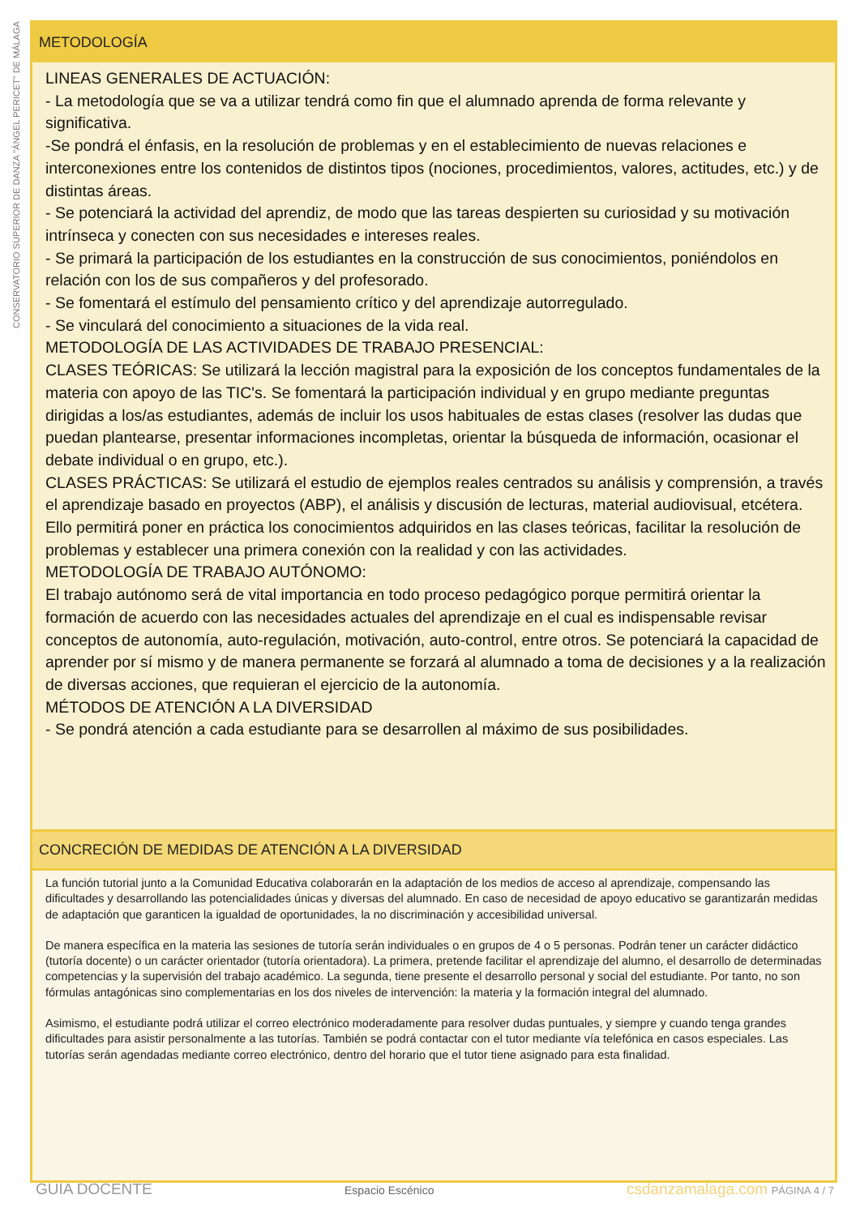CONSERVATORIO SUPERIOR DE DANZA "ÁNGEL PERICET" DE MÁLAGA
METODOLOGÍA
LINEAS GENERALES DE ACTUACIÓN:
- La metodología que se va a utilizar tendrá como fin que el alumnado aprenda de forma relevante y significativa.
-Se pondrá el énfasis, en la resolución de problemas y en el establecimiento de nuevas relaciones e interconexiones entre los contenidos de distintos tipos (nociones, procedimientos, valores, actitudes, etc.) y de distintas áreas.
- Se potenciará la actividad del aprendiz, de modo que las tareas despierten su curiosidad y su motivación intrínseca y conecten con sus necesidades e intereses reales.
- Se primará la participación de los estudiantes en la construcción de sus conocimientos, poniéndolos en relación con los de sus compañeros y del profesorado.
- Se fomentará el estímulo del pensamiento crítico y del aprendizaje autorregulado.
- Se vinculará del conocimiento a situaciones de la vida real.
METODOLOGÍA DE LAS ACTIVIDADES DE TRABAJO PRESENCIAL:
CLASES TEÓRICAS: Se utilizará la lección magistral para la exposición de los conceptos fundamentales de la materia con apoyo de las TIC's. Se fomentará la participación individual y en grupo mediante preguntas dirigidas a los/as estudiantes, además de incluir los usos habituales de estas clases (resolver las dudas que puedan plantearse, presentar informaciones incompletas, orientar la búsqueda de información, ocasionar el debate individual o en grupo, etc.).
CLASES PRÁCTICAS: Se utilizará el estudio de ejemplos reales centrados su análisis y comprensión, a través el aprendizaje basado en proyectos (ABP), el análisis y discusión de lecturas, material audiovisual, etcétera. Ello permitirá poner en práctica los conocimientos adquiridos en las clases teóricas, facilitar la resolución de problemas y establecer una primera conexión con la realidad y con las actividades.
METODOLOGÍA DE TRABAJO AUTÓNOMO:
El trabajo autónomo será de vital importancia en todo proceso pedagógico porque permitirá orientar la formación de acuerdo con las necesidades actuales del aprendizaje en el cual es indispensable revisar conceptos de autonomía, auto-regulación, motivación, auto-control, entre otros. Se potenciará la capacidad de aprender por sí mismo y de manera permanente se forzará al alumnado a toma de decisiones y a la realización de diversas acciones, que requieran el ejercicio de la autonomía.
MÉTODOS DE ATENCIÓN A LA DIVERSIDAD
- Se pondrá atención a cada estudiante para se desarrollen al máximo de sus posibilidades.
CONCRECIÓN DE MEDIDAS DE ATENCIÓN A LA DIVERSIDAD
La función tutorial junto a la Comunidad Educativa colaborarán en la adaptación de los medios de acceso al aprendizaje, compensando las dificultades y desarrollando las potencialidades únicas y diversas del alumnado. En caso de necesidad de apoyo educativo se garantizarán medidas de adaptación que garanticen la igualdad de oportunidades, la no discriminación y accesibilidad universal.
De manera específica en la materia las sesiones de tutoría serán individuales o en grupos de 4 o 5 personas. Podrán tener un carácter didáctico (tutoría docente) o un carácter orientador (tutoría orientadora). La primera, pretende facilitar el aprendizaje del alumno, el desarrollo de determinadas competencias y la supervisión del trabajo académico. La segunda, tiene presente el desarrollo personal y social del estudiante. Por tanto, no son fórmulas antagónicas sino complementarias en los dos niveles de intervención: la materia y la formación integral del alumnado.
Asimismo, el estudiante podrá utilizar el correo electrónico moderadamente para resolver dudas puntuales, y siempre y cuando tenga grandes dificultades para asistir personalmente a las tutorías. También se podrá contactar con el tutor mediante vía telefónica en casos especiales. Las tutorías serán agendadas mediante correo electrónico, dentro del horario que el tutor tiene asignado para esta finalidad.
GUIA DOCENTE Espacio Escénico csdanzamalaga.com PÁGINA 4 / 7